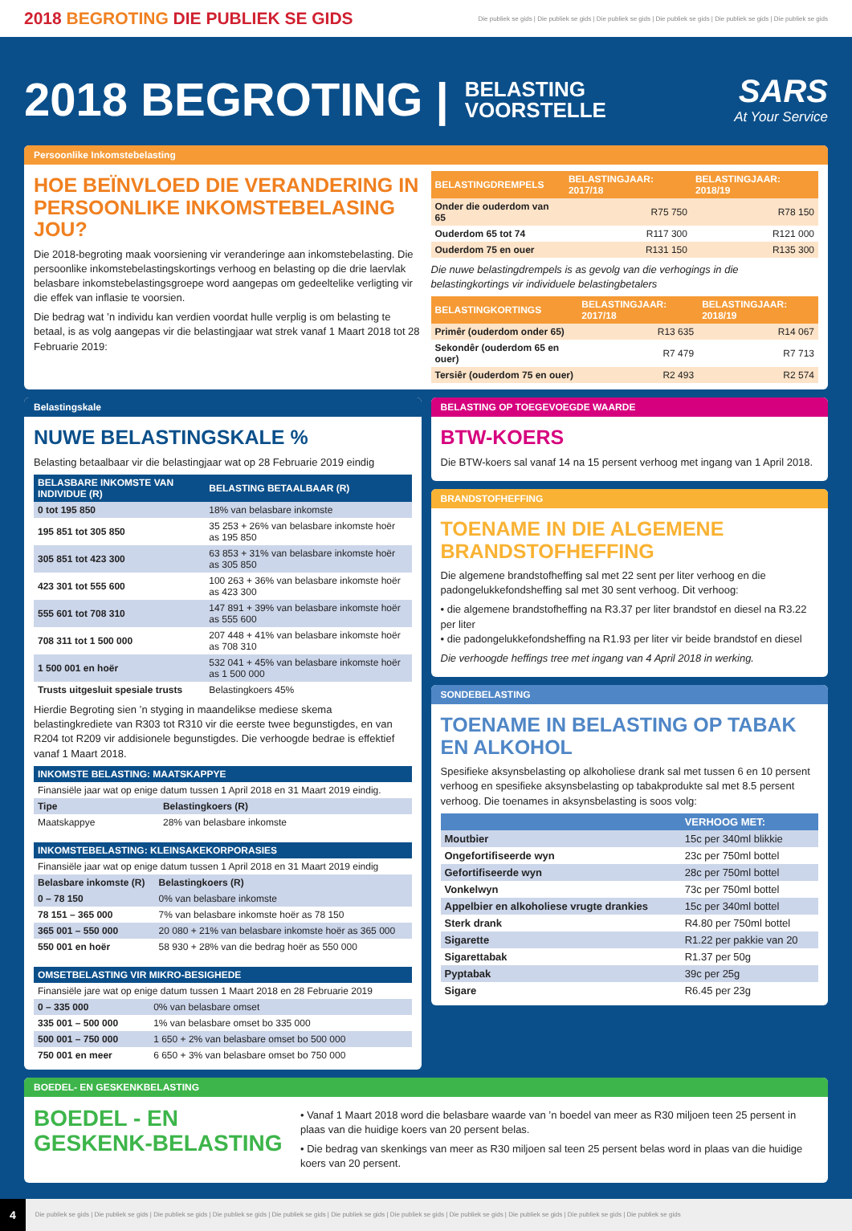2018 BEGROTING DIE PUBLIEK SE GIDS
Die publiek se gids | Die publiek se gids | Die publiek se gids | Die publiek se gids | Die publiek se gids | Die publiek se gids
2018 BEGROTING | BELASTING
VOORSTELLE SARS
At Your Service
Persoonlike Inkomstebelasting
HOE BEÏNVLOED DIE VERANDERING IN PERSOONLIKE INKOMSTEBELASING JOU?
Die 2018-begroting maak voorsiening vir veranderinge aan inkomstebelasting. Die persoonlike inkomstebelastingskortings verhoog en belasting op die drie laervlak belasbare inkomstebelastingsgroepe word aangepas om gedeeltelike verligting vir die effek van inflasie te voorsien.
Die bedrag wat ’n individu kan verdien voordat hulle verplig is om belasting te betaal, is as volg aangepas vir die belastingjaar wat strek vanaf 1 Maart 2018 tot 28 Februarie 2019:
| BELASTINGDREMPELS | BELASTINGJAAR: 2017/18 | BELASTINGJAAR: 2018/19 |
| --- | --- | --- |
| Onder die ouderdom van 65 | R75 750 | R78 150 |
| Ouderdom 65 tot 74 | R117 300 | R121 000 |
| Ouderdom 75 en ouer | R131 150 | R135 300 |
Die nuwe belastingdrempels is as gevolg van die verhogings in die belastingkortings vir individuele belastingbetalers
| BELASTINGKORTINGS | BELASTINGJAAR: 2017/18 | BELASTINGJAAR: 2018/19 |
| --- | --- | --- |
| Primêr (ouderdom onder 65) | R13 635 | R14 067 |
| Sekondêr (ouderdom 65 en ouer) | R7 479 | R7 713 |
| Tersiêr (ouderdom 75 en ouer) | R2 493 | R2 574 |
Belastingskale
NUWE BELASTINGSKALE %
Belasting betaalbaar vir die belastingjaar wat op 28 Februarie 2019 eindig
| BELASBARE INKOMSTE VAN INDIVIDUE (R) | BELASTING BETAALBAAR (R) |
| --- | --- |
| 0 tot 195 850 | 18% van belasbare inkomste |
| 195 851 tot 305 850 | 35 253 + 26% van belasbare inkomste hoër as 195 850 |
| 305 851 tot 423 300 | 63 853 + 31% van belasbare inkomste hoër as 305 850 |
| 423 301 tot 555 600 | 100 263 + 36% van belasbare inkomste hoër as 423 300 |
| 555 601 tot 708 310 | 147 891 + 39% van belasbare inkomste hoër as 555 600 |
| 708 311 tot 1 500 000 | 207 448 + 41% van belasbare inkomste hoër as 708 310 |
| 1 500 001 en hoër | 532 041 + 45% van belasbare inkomste hoër as 1 500 000 |
| Trusts uitgesluit spesiale trusts | Belastingkoers 45% |
Hierdie Begroting sien ’n styging in maandelikse mediese skema belastingkrediete van R303 tot R310 vir die eerste twee begunstigdes, en van R204 tot R209 vir addisionele begunstigdes. Die verhoogde bedrae is effektief vanaf 1 Maart 2018.
| INKOMSTE BELASTING: MAATSKAPPYE | |
| --- | --- |
| Finansiële jaar wat op enige datum tussen 1 April 2018 en 31 Maart 2019 eindig. | |
| Tipe | Belastingkoers (R) |
| Maatskappye | 28% van belasbare inkomste |
| INKOMSTEBELASTING: KLEINSAKEKORPORASIES | |
| --- | --- |
| Finansiële jaar wat op enige datum tussen 1 April 2018 en 31 Maart 2019 eindig | |
| Belasbare inkomste (R) | Belastingkoers (R) |
| 0 – 78 150 | 0% van belasbare inkomste |
| 78 151 – 365 000 | 7% van belasbare inkomste hoër as 78 150 |
| 365 001 – 550 000 | 20 080 + 21% van belasbare inkomste hoër as 365 000 |
| 550 001 en hoër | 58 930 + 28% van die bedrag hoër as 550 000 |
| OMSETBELASTING VIR MIKRO-BESIGHEDE | |
| --- | --- |
| Finansiële jare wat op enige datum tussen 1 Maart 2018 en 28 Februarie 2019 | |
| 0 – 335 000 | 0% van belasbare omset |
| 335 001 – 500 000 | 1% van belasbare omset bo 335 000 |
| 500 001 – 750 000 | 1 650 + 2% van belasbare omset bo 500 000 |
| 750 001 en meer | 6 650 + 3% van belasbare omset bo 750 000 |
BELASTING OP TOEGEVOEGDE WAARDE
BTW-KOERS
Die BTW-koers sal vanaf 14 na 15 persent verhoog met ingang van 1 April 2018.
BRANDSTOFHEFFING
TOENAME IN DIE ALGEMENE BRANDSTOFHEFFING
Die algemene brandstofheffing sal met 22 sent per liter verhoog en die padongelukkefondsheffing sal met 30 sent verhoog. Dit verhoog:
• die algemene brandstofheffing na R3.37 per liter brandstof en diesel na R3.22 per liter
• die padongelukkefondsheffing na R1.93 per liter vir beide brandstof en diesel
Die verhoogde heffings tree met ingang van 4 April 2018 in werking.
SONDEBELASTING
TOENAME IN BELASTING OP TABAK EN ALKOHOL
Spesifieke aksynsbelasting op alkoholiese drank sal met tussen 6 en 10 persent verhoog en spesifieke aksynsbelasting op tabakprodukte sal met 8.5 persent verhoog. Die toenames in aksynsbelasting is soos volg:
| | VERHOOG MET: |
| --- | --- |
| Moutbier | 15c per 340ml blikkie |
| Ongefortifiseerde wyn | 23c per 750ml bottel |
| Gefortifiseerde wyn | 28c per 750ml bottel |
| Vonkelwyn | 73c per 750ml bottel |
| Appelbier en alkoholiese vrugte drankies | 15c per 340ml bottel |
| Sterk drank | R4.80 per 750ml bottel |
| Sigarette | R1.22 per pakkie van 20 |
| Sigarettabak | R1.37 per 50g |
| Pyptabak | 39c per 25g |
| Sigare | R6.45 per 23g |
BOEDEL- EN GESKENKBELASTING
BOEDEL - EN GESKENK-BELASTING
• Vanaf 1 Maart 2018 word die belasbare waarde van ’n boedel van meer as R30 miljoen teen 25 persent in plaas van die huidige koers van 20 persent belas.
• Die bedrag van skenkings van meer as R30 miljoen sal teen 25 persent belas word in plaas van die huidige koers van 20 persent.
4 Die publiek se gids | Die publiek se gids | Die publiek se gids | Die publiek se gids | Die publiek se gids | Die publiek se gids | Die publiek se gids | Die publiek se gids | Die publiek se gids | Die publiek se gids | Die publiek se gids